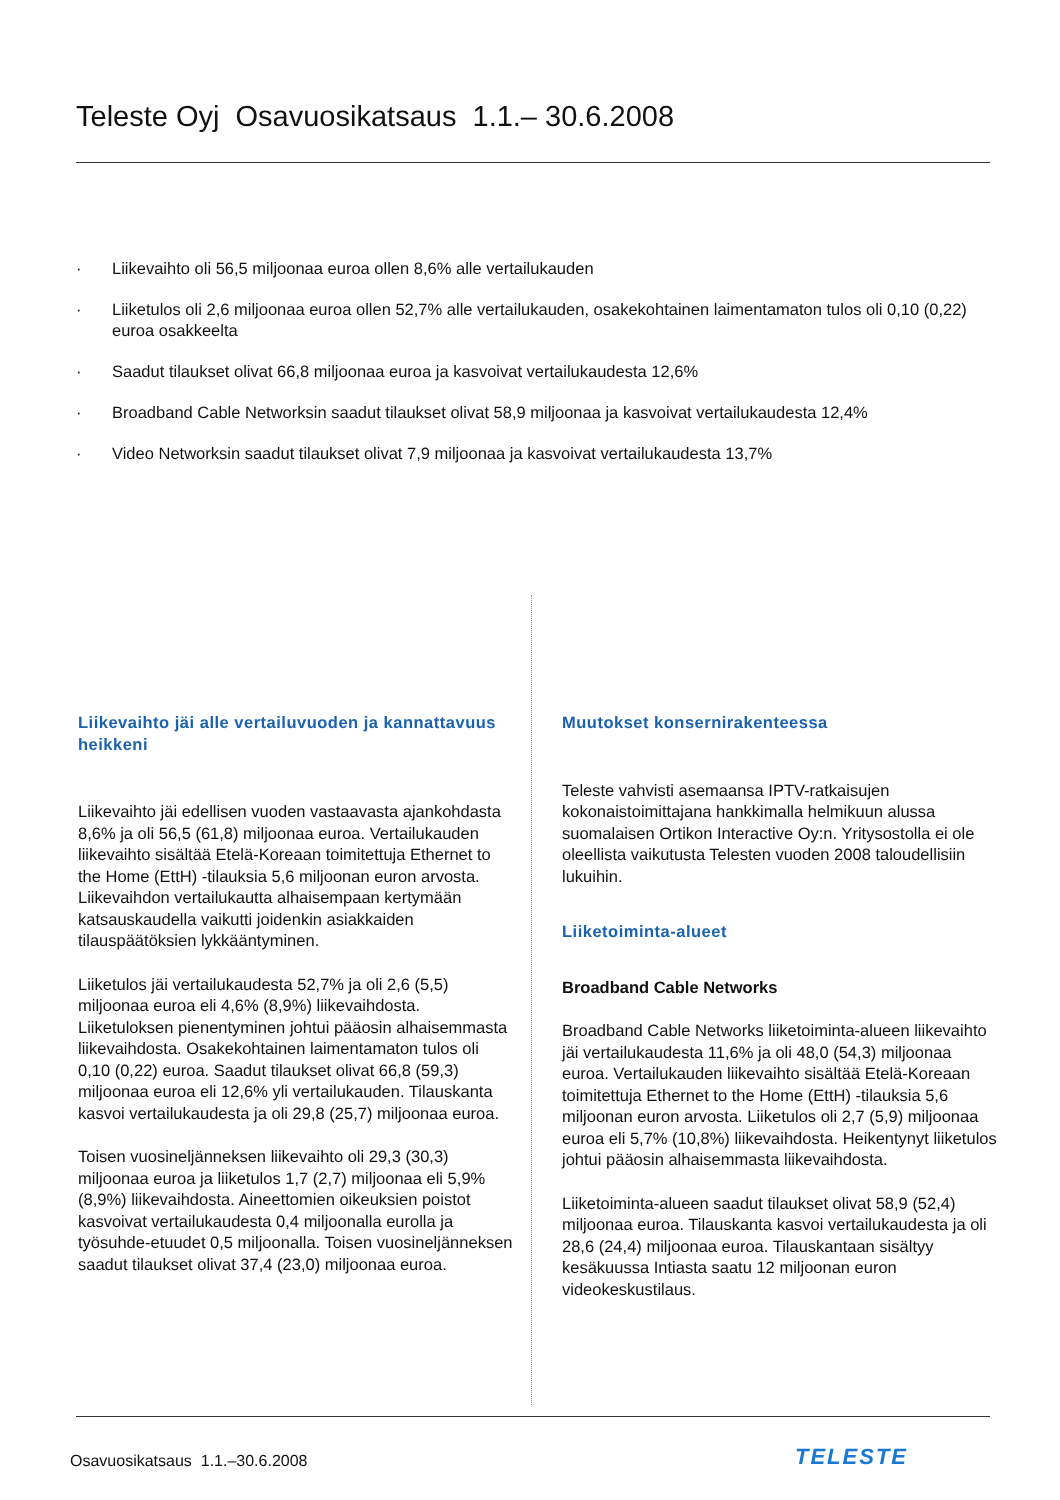Teleste Oyj Osavuosikatsaus 1.1.– 30.6.2008
· Liikevaihto oli 56,5 miljoonaa euroa ollen 8,6% alle vertailukauden
· Liiketulos oli 2,6 miljoonaa euroa ollen 52,7% alle vertailukauden, osakekohtainen laimentamaton tulos oli 0,10 (0,22) euroa osakkeelta
· Saadut tilaukset olivat 66,8 miljoonaa euroa ja kasvoivat vertailukaudesta 12,6%
· Broadband Cable Networksin saadut tilaukset olivat 58,9 miljoonaa ja kasvoivat vertailukaudesta 12,4%
· Video Networksin saadut tilaukset olivat 7,9 miljoonaa ja kasvoivat vertailukaudesta 13,7%
Liikevaihto jäi alle vertailuvuoden ja kannattavuus heikkeni
Liikevaihto jäi edellisen vuoden vastaavasta ajankohdasta 8,6% ja oli 56,5 (61,8) miljoonaa euroa. Vertailukauden liikevaihto sisältää Etelä-Koreaan toimitettuja Ethernet to the Home (EttH) -tilauksia 5,6 miljoonan euron arvosta. Liikevaihdon vertailukautta alhaisempaan kertymään katsauskaudella vaikutti joidenkin asiakkaiden tilauspäätöksien lykkääntyminen.
Liiketulos jäi vertailukaudesta 52,7% ja oli 2,6 (5,5) miljoonaa euroa eli 4,6% (8,9%) liikevaihdosta. Liiketuloksen pienentyminen johtui pääosin alhaisemmasta liikevaihdosta. Osakekohtainen laimentamaton tulos oli 0,10 (0,22) euroa. Saadut tilaukset olivat 66,8 (59,3) miljoonaa euroa eli 12,6% yli vertailukauden. Tilauskanta kasvoi vertailukaudesta ja oli 29,8 (25,7) miljoonaa euroa.
Toisen vuosineljänneksen liikevaihto oli 29,3 (30,3) miljoonaa euroa ja liiketulos 1,7 (2,7) miljoonaa eli 5,9% (8,9%) liikevaihdosta. Aineettomien oikeuksien poistot kasvoivat vertailukaudesta 0,4 miljoonalla eurolla ja työsuhde-etuudet 0,5 miljoonalla. Toisen vuosineljänneksen saadut tilaukset olivat 37,4 (23,0) miljoonaa euroa.
Muutokset konsernirakenteessa
Teleste vahvisti asemaansa IPTV-ratkaisujen kokonaistoimittajana hankkimalla helmikuun alussa suomalaisen Ortikon Interactive Oy:n. Yritysostolla ei ole oleellista vaikutusta Telesten vuoden 2008 taloudellisiin lukuihin.
Liiketoiminta-alueet
Broadband Cable Networks
Broadband Cable Networks liiketoiminta-alueen liikevaihto jäi vertailukaudesta 11,6% ja oli 48,0 (54,3) miljoonaa euroa. Vertailukauden liikevaihto sisältää Etelä-Koreaan toimitettuja Ethernet to the Home (EttH) -tilauksia 5,6 miljoonan euron arvosta. Liiketulos oli 2,7 (5,9) miljoonaa euroa eli 5,7% (10,8%) liikevaihdosta. Heikentynyt liiketulos johtui pääosin alhaisemmasta liikevaihdosta.
Liiketoiminta-alueen saadut tilaukset olivat 58,9 (52,4) miljoonaa euroa. Tilauskanta kasvoi vertailukaudesta ja oli 28,6 (24,4) miljoonaa euroa. Tilauskantaan sisältyy kesäkuussa Intiasta saatu 12 miljoonan euron videokeskustilaus.
Osavuosikatsaus 1.1.–30.6.2008
TELESTE